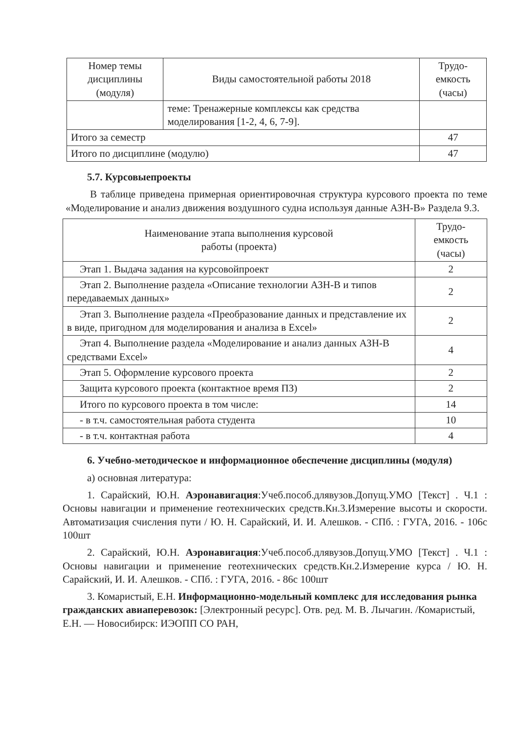| Номер темы дисциплины (модуля) | Виды самостоятельной работы 2018 | Трудо-емкость (часы) |
| --- | --- | --- |
| | теме: Тренажерные комплексы как средства моделирования [1-2, 4, 6, 7-9]. | |
| Итого за семестр | | 47 |
| Итого по дисциплине (модулю) | | 47 |
5.7. Курсовыепроекты
В таблице приведена примерная ориентировочная структура курсового проекта по теме «Моделирование и анализ движения воздушного судна используя данные АЗН-В» Раздела 9.3.
| Наименование этапа выполнения курсовой работы (проекта) | Трудо-емкость (часы) |
| --- | --- |
| Этап 1. Выдача задания на курсовойпроект | 2 |
| Этап 2. Выполнение раздела «Описание технологии АЗН-В и типов передаваемых данных» | 2 |
| Этап 3. Выполнение раздела «Преобразование данных и представление их в виде, пригодном для моделирования и анализа в Excel» | 2 |
| Этап 4. Выполнение раздела «Моделирование и анализ данных АЗН-В средствами Excel» | 4 |
| Этап 5. Оформление курсового проекта | 2 |
| Защита курсового проекта (контактное время ПЗ) | 2 |
| Итого по курсового проекта в том числе: | 14 |
| - в т.ч. самостоятельная работа студента | 10 |
| - в т.ч. контактная работа | 4 |
6. Учебно-методическое и информационное обеспечение дисциплины (модуля)
а) основная литература:
1. Сарайский, Ю.Н. Аэронавигация:Учеб.пособ.длявузов.Допущ.УМО [Текст] . Ч.1 : Основы навигации и применение геотехнических средств.Кн.3.Измерение высоты и скорости. Автоматизация счисления пути / Ю. Н. Сарайский, И. И. Алешков. - СПб. : ГУГА, 2016. - 106с 100шт
2. Сарайский, Ю.Н. Аэронавигация:Учеб.пособ.длявузов.Допущ.УМО [Текст] . Ч.1 : Основы навигации и применение геотехнических средств.Кн.2.Измерение курса / Ю. Н. Сарайский, И. И. Алешков. - СПб. : ГУГА, 2016. - 86с 100шт
3. Комаристый, Е.Н. Информационно-модельный комплекс для исследования рынка гражданских авиаперевозок: [Электронный ресурс]. Отв. ред. М. В. Лычагин. /Комаристый, Е.Н. — Новосибирск: ИЭОПП СО РАН,